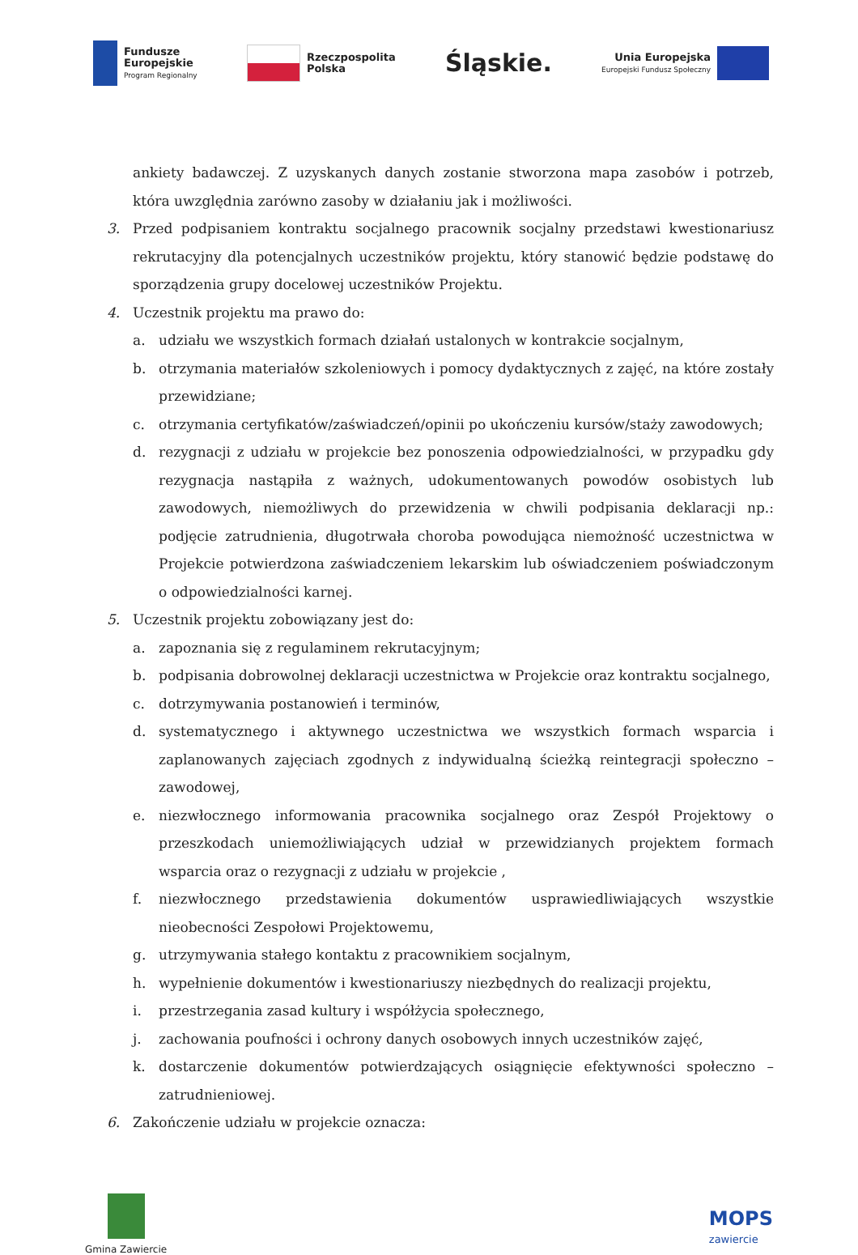Fundusze
Europejskie
Program Regionalny
Rzeczpospolita
Polska
Śląskie.
Unia Europejska
Europejski Fundusz Społeczny
ankiety badawczej. Z uzyskanych danych zostanie stworzona mapa zasobów i potrzeb, która uwzględnia zarówno zasoby w działaniu jak i możliwości.
3. Przed podpisaniem kontraktu socjalnego pracownik socjalny przedstawi kwestionariusz rekrutacyjny dla potencjalnych uczestników projektu, który stanowić będzie podstawę do sporządzenia grupy docelowej uczestników Projektu.
4. Uczestnik projektu ma prawo do:
a. udziału we wszystkich formach działań ustalonych w kontrakcie socjalnym,
b. otrzymania materiałów szkoleniowych i pomocy dydaktycznych z zajęć, na które zostały przewidziane;
c. otrzymania certyfikatów/zaświadczeń/opinii po ukończeniu kursów/staży zawodowych;
d. rezygnacji z udziału w projekcie bez ponoszenia odpowiedzialności, w przypadku gdy rezygnacja nastąpiła z ważnych, udokumentowanych powodów osobistych lub zawodowych, niemożliwych do przewidzenia w chwili podpisania deklaracji np.: podjęcie zatrudnienia, długotrwała choroba powodująca niemożność uczestnictwa w Projekcie potwierdzona zaświadczeniem lekarskim lub oświadczeniem poświadczonym o odpowiedzialności karnej.
5. Uczestnik projektu zobowiązany jest do:
a. zapoznania się z regulaminem rekrutacyjnym;
b. podpisania dobrowolnej deklaracji uczestnictwa w Projekcie oraz kontraktu socjalnego,
c. dotrzymywania postanowień i terminów,
d. systematycznego i aktywnego uczestnictwa we wszystkich formach wsparcia i zaplanowanych zajęciach zgodnych z indywidualną ścieżką reintegracji społeczno – zawodowej,
e. niezwłocznego informowania pracownika socjalnego oraz Zespół Projektowy o przeszkodach uniemożliwiających udział w przewidzianych projektem formach wsparcia oraz o rezygnacji z udziału w projekcie ,
f. niezwłocznego przedstawienia dokumentów usprawiedliwiających wszystkie nieobecności Zespołowi Projektowemu,
g. utrzymywania stałego kontaktu z pracownikiem socjalnym,
h. wypełnienie dokumentów i kwestionariuszy niezbędnych do realizacji projektu,
i. przestrzegania zasad kultury i współżycia społecznego,
j. zachowania poufności i ochrony danych osobowych innych uczestników zajęć,
k. dostarczenie dokumentów potwierdzających osiągnięcie efektywności społeczno – zatrudnieniowej.
6. Zakończenie udziału w projekcie oznacza:
Gmina Zawiercie
MOPS
zawiercie